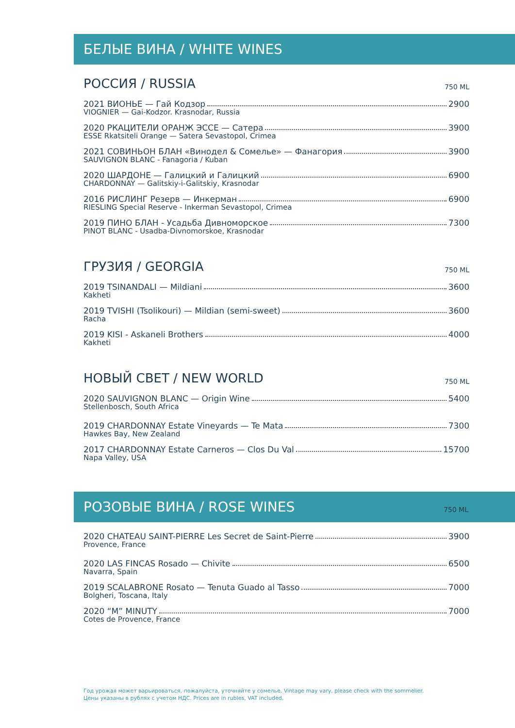БЕЛЫЕ ВИНА / WHITE WINES
РОССИЯ / RUSSIA 750 ML
2021 ВИОНЬЕ — Гай Кодзор 2900
VIOGNIER — Gai-Kodzor. Krasnodar, Russia
2020 РКАЦИТЕЛИ ОРАНЖ ЭССЕ — Сатера 3900
ESSE Rkatsiteli Orange — Satera Sevastopol, Crimea
2021 СОВИНЬОН БЛАН «Винодел & Сомелье» — Фанагория 3900
SAUVIGNON BLANC - Fanagoria / Kuban
2020 ШАРДОНЕ — Галицкий и Галицкий 6900
CHARDONNAY — Galitskiy-i-Galitskiy, Krasnodar
2016 РИСЛИНГ Резерв — Инкерман 6900
RIESLING Special Reserve - Inkerman Sevastopol, Crimea
2019 ПИНО БЛАН - Усадьба Дивноморское 7300
PINOT BLANC - Usadba-Divnomorskoe, Krasnodar
ГРУЗИЯ / GEORGIA 750 ML
2019 TSINANDALI — Mildiani 3600
Kakheti
2019 TVISHI (Tsolikouri) — Mildian (semi-sweet) 3600
Racha
2019 KISI - Askaneli Brothers 4000
Kakheti
НОВЫЙ СВЕТ / NEW WORLD 750 ML
2020 SAUVIGNON BLANC — Origin Wine 5400
Stellenbosch, South Africa
2019 CHARDONNAY Estate Vineyards — Te Mata 7300
Hawkes Bay, New Zealand
2017 CHARDONNAY Estate Carneros — Clos Du Val 15700
Napa Valley, USA
РОЗОВЫЕ ВИНА / ROSE WINES 750 ML
2020 CHATEAU SAINT-PIERRE Les Secret de Saint-Pierre 3900
Provence, France
2020 LAS FINCAS Rosado — Chivite 6500
Navarra, Spain
2019 SCALABRONE Rosato — Tenuta Guado al Tasso 7000
Bolgheri, Toscana, Italy
2020 “M” MINUTY 7000
Cotes de Provence, France
Год урожая может варьироваться, пожалуйста, уточняйте у сомелье. Vintage may vary, please check with the sommelier.
Цены указаны в рублях с учетом НДС. Prices are in rubles, VAT included.